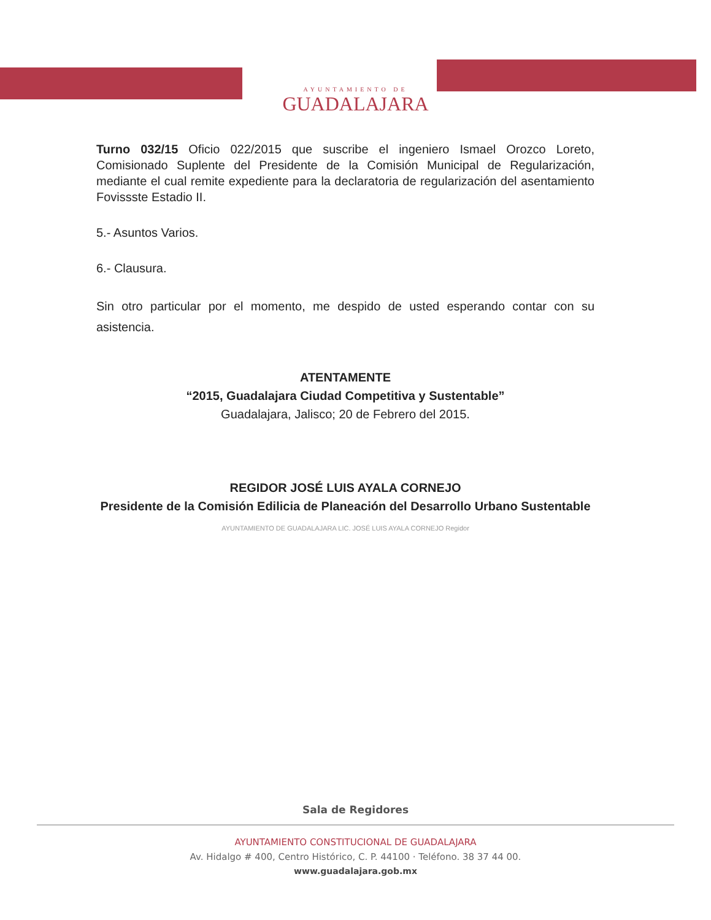AYUNTAMIENTO DE GUADALAJARA
Turno 032/15 Oficio 022/2015 que suscribe el ingeniero Ismael Orozco Loreto, Comisionado Suplente del Presidente de la Comisión Municipal de Regularización, mediante el cual remite expediente para la declaratoria de regularización del asentamiento Fovissste Estadio II.
5.- Asuntos Varios.
6.- Clausura.
Sin otro particular por el momento, me despido de usted esperando contar con su asistencia.
ATENTAMENTE
“2015, Guadalajara Ciudad Competitiva y Sustentable”
Guadalajara, Jalisco; 20 de Febrero del 2015.
REGIDOR JOSÉ LUIS AYALA CORNEJO
Presidente de la Comisión Edilicia de Planeación del Desarrollo Urbano Sustentable
AYUNTAMIENTO DE GUADALAJARA LIC. JOSÉ LUIS AYALA CORNEJO Regidor
Sala de Regidores
AYUNTAMIENTO CONSTITUCIONAL DE GUADALAJARA
Av. Hidalgo # 400, Centro Histórico, C. P. 44100 · Teléfono. 38 37 44 00.
www.guadalajara.gob.mx